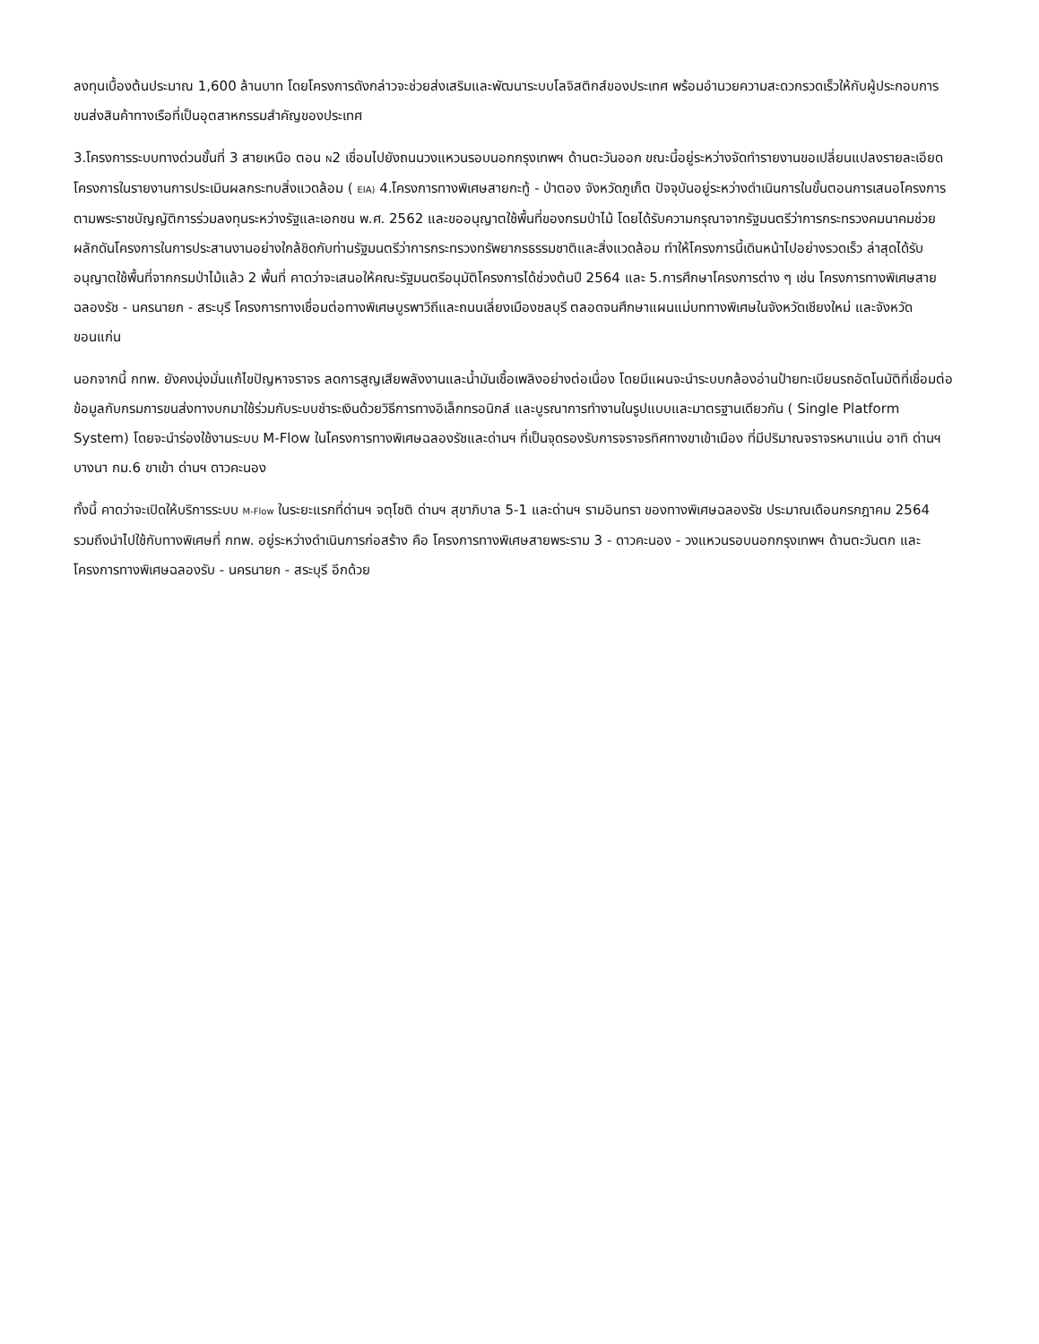ลงทุนเบื้องต้นประมาณ 1,600 ล้านบาท โดยโครงการดังกล่าวจะช่วยส่งเสริมและพัฒนาระบบโลจิสติกส์ของประเทศ พร้อมอำนวยความสะดวกรวดเร็วให้กับผู้ประกอบการขนส่งสินค้าทางเรือที่เป็นอุตสาหกรรมสำคัญของประเทศ
3.โครงการระบบทางด่วนขั้นที่ 3 สายเหนือ ตอน N2 เชื่อมไปยังถนนวงแหวนรอบนอกกรุงเทพฯ ด้านตะวันออก ขณะนี้อยู่ระหว่างจัดทำรายงานขอเปลี่ยนแปลงรายละเอียดโครงการในรายงานการประเมินผลกระทบสิ่งแวดล้อม ( EIA) 4.โครงการทางพิเศษสายกะทู้ - ป่าตอง จังหวัดภูเก็ต ปัจจุบันอยู่ระหว่างดำเนินการในขั้นตอนการเสนอโครงการตามพระราชบัญญัติการร่วมลงทุนระหว่างรัฐและเอกชน พ.ศ. 2562 และขออนุญาตใช้พื้นที่ของกรมป่าไม้ โดยได้รับความกรุณาจากรัฐมนตรีว่าการกระทรวงคมนาคมช่วยผลักดันโครงการในการประสานงานอย่างใกล้ชิดกับท่านรัฐมนตรีว่าการกระทรวงทรัพยากรธรรมชาติและสิ่งแวดล้อม ทำให้โครงการนี้เดินหน้าไปอย่างรวดเร็ว ล่าสุดได้รับอนุญาตใช้พื้นที่จากกรมป่าไม้แล้ว 2 พื้นที่ คาดว่าจะเสนอให้คณะรัฐมนตรีอนุมัติโครงการได้ช่วงต้นปี 2564 และ 5.การศึกษาโครงการต่าง ๆ เช่น โครงการทางพิเศษสายฉลองรัช - นครนายก - สระบุรี โครงการทางเชื่อมต่อทางพิเศษบูรพาวิถีและถนนเลี่ยงเมืองชลบุรี ตลอดจนศึกษาแผนแม่บททางพิเศษในจังหวัดเชียงใหม่ และจังหวัดขอนแก่น
นอกจากนี้ กทพ. ยังคงมุ่งมั่นแก้ไขปัญหาจราจร ลดการสูญเสียพลังงานและน้ำมันเชื้อเพลิงอย่างต่อเนื่อง โดยมีแผนจะนำระบบกล้องอ่านป้ายทะเบียนรถอัตโนมัติที่เชื่อมต่อข้อมูลกับกรมการขนส่งทางบกมาใช้ร่วมกับระบบชำระเงินด้วยวิธีการทางอิเล็กทรอนิกส์ และบูรณาการทำงานในรูปแบบและมาตรฐานเดียวกัน ( Single Platform System) โดยจะนำร่องใช้งานระบบ M-Flow ในโครงการทางพิเศษฉลองรัชและด่านฯ ที่เป็นจุดรองรับการจราจรทิศทางขาเข้าเมือง ที่มีปริมาณจราจรหนาแน่น อาทิ ด่านฯ บางนา กม.6 ขาเข้า ด่านฯ ดาวคะนอง
ทั้งนี้ คาดว่าจะเปิดให้บริการระบบ M-Flow ในระยะแรกที่ด่านฯ จตุโชติ ด่านฯ สุขาภิบาล 5-1 และด่านฯ รามอินทรา ของทางพิเศษฉลองรัช ประมาณเดือนกรกฎาคม 2564 รวมถึงนำไปใช้กับทางพิเศษที่ กทพ. อยู่ระหว่างดำเนินการก่อสร้าง คือ โครงการทางพิเศษสายพระราม 3 - ดาวคะนอง - วงแหวนรอบนอกกรุงเทพฯ ด้านตะวันตก และโครงการทางพิเศษฉลองรับ - นครนายก - สระบุรี อีกด้วย